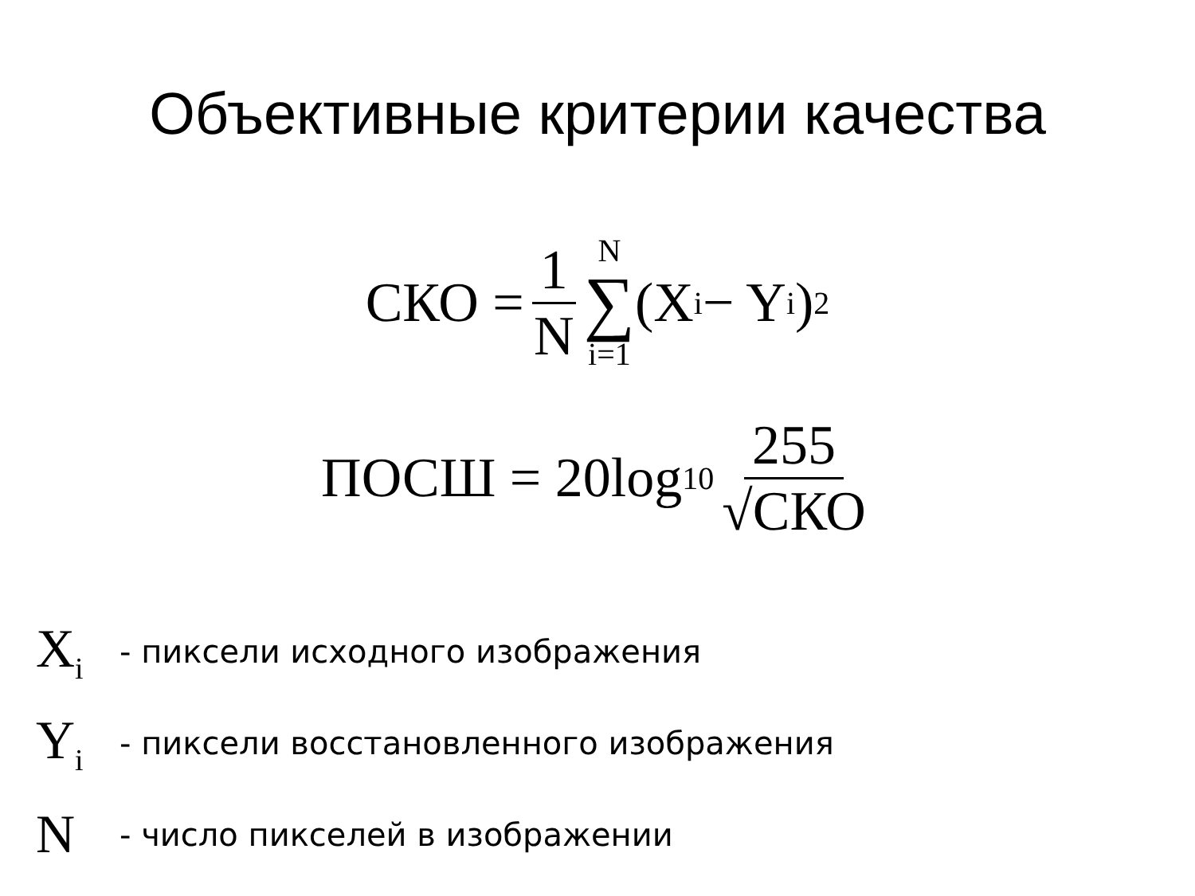Объективные критерии качества
СКО = 1 N N ∑ i=1 (X<sub>i</sub> − Y<sub>i</sub>)<sup>2</sup>
ПОСШ = 20log<sub>10</sub> 255 √СКО
X<sub>i</sub> - пиксели исходного изображения
Y<sub>i</sub> - пиксели восстановленного изображения
N - число пикселей в изображении